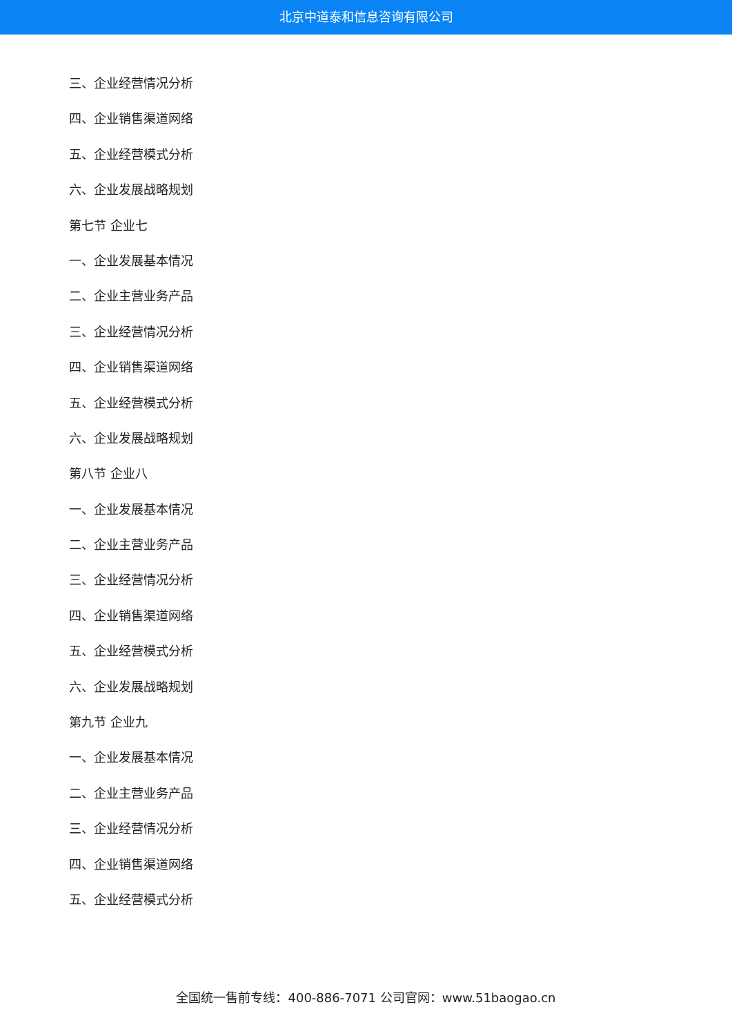北京中道泰和信息咨询有限公司
三、企业经营情况分析
四、企业销售渠道网络
五、企业经营模式分析
六、企业发展战略规划
第七节 企业七
一、企业发展基本情况
二、企业主营业务产品
三、企业经营情况分析
四、企业销售渠道网络
五、企业经营模式分析
六、企业发展战略规划
第八节 企业八
一、企业发展基本情况
二、企业主营业务产品
三、企业经营情况分析
四、企业销售渠道网络
五、企业经营模式分析
六、企业发展战略规划
第九节 企业九
一、企业发展基本情况
二、企业主营业务产品
三、企业经营情况分析
四、企业销售渠道网络
五、企业经营模式分析
全国统一售前专线：400-886-7071 公司官网：www.51baogao.cn